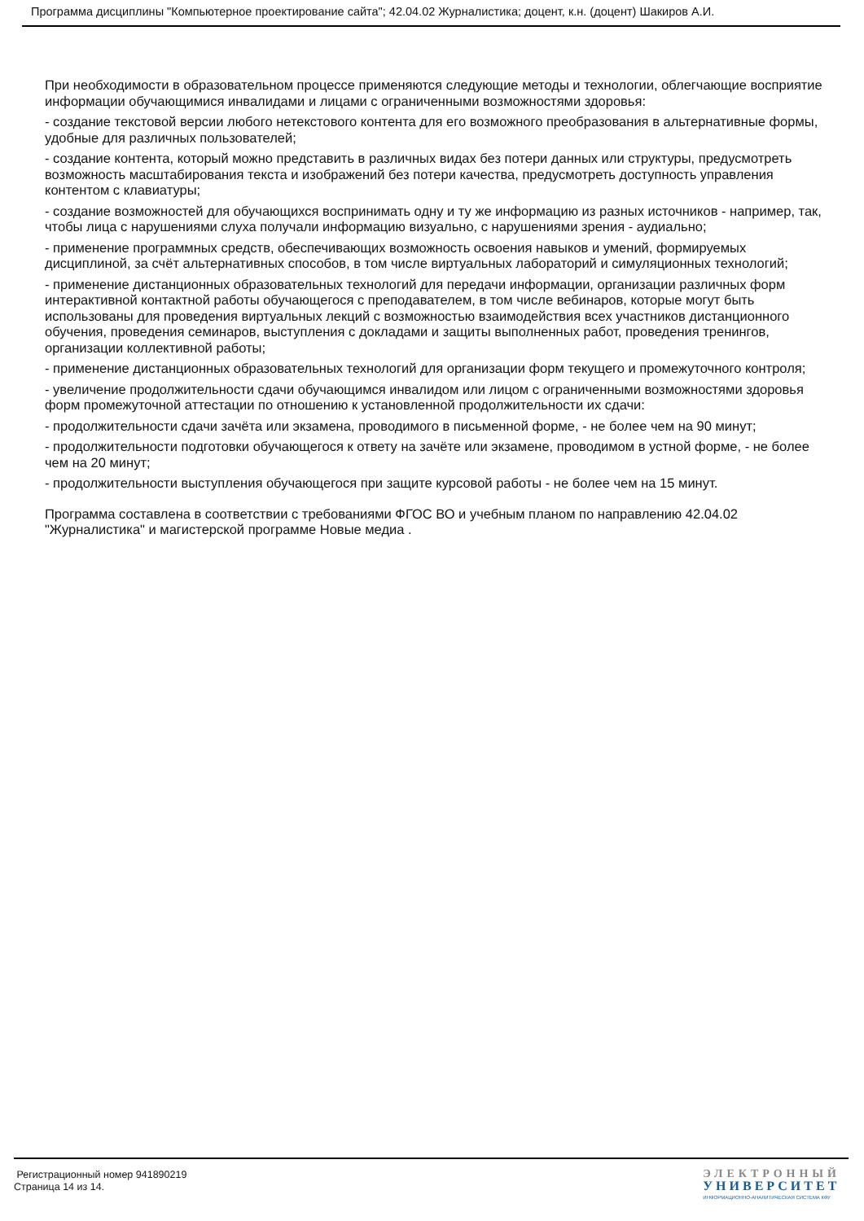Программа дисциплины "Компьютерное проектирование сайта"; 42.04.02 Журналистика; доцент, к.н. (доцент) Шакиров А.И.
При необходимости в образовательном процессе применяются следующие методы и технологии, облегчающие восприятие информации обучающимися инвалидами и лицами с ограниченными возможностями здоровья:
- создание текстовой версии любого нетекстового контента для его возможного преобразования в альтернативные формы, удобные для различных пользователей;
- создание контента, который можно представить в различных видах без потери данных или структуры, предусмотреть возможность масштабирования текста и изображений без потери качества, предусмотреть доступность управления контентом с клавиатуры;
- создание возможностей для обучающихся воспринимать одну и ту же информацию из разных источников - например, так, чтобы лица с нарушениями слуха получали информацию визуально, с нарушениями зрения - аудиально;
- применение программных средств, обеспечивающих возможность освоения навыков и умений, формируемых дисциплиной, за счёт альтернативных способов, в том числе виртуальных лабораторий и симуляционных технологий;
- применение дистанционных образовательных технологий для передачи информации, организации различных форм интерактивной контактной работы обучающегося с преподавателем, в том числе вебинаров, которые могут быть использованы для проведения виртуальных лекций с возможностью взаимодействия всех участников дистанционного обучения, проведения семинаров, выступления с докладами и защиты выполненных работ, проведения тренингов, организации коллективной работы;
- применение дистанционных образовательных технологий для организации форм текущего и промежуточного контроля;
- увеличение продолжительности сдачи обучающимся инвалидом или лицом с ограниченными возможностями здоровья форм промежуточной аттестации по отношению к установленной продолжительности их сдачи:
- продолжительности сдачи зачёта или экзамена, проводимого в письменной форме, - не более чем на 90 минут;
- продолжительности подготовки обучающегося к ответу на зачёте или экзамене, проводимом в устной форме, - не более чем на 20 минут;
- продолжительности выступления обучающегося при защите курсовой работы - не более чем на 15 минут.
Программа составлена в соответствии с требованиями ФГОС ВО и учебным планом по направлению 42.04.02 "Журналистика" и магистерской программе Новые медиа .
Регистрационный номер 941890219
Страница 14 из 14.
ЭЛЕКТРОННЫЙ
УНИВЕРСИТЕТ
ИНФОРМАЦИОННО-АНАЛИТИЧЕСКАЯ СИСТЕМА КФУ